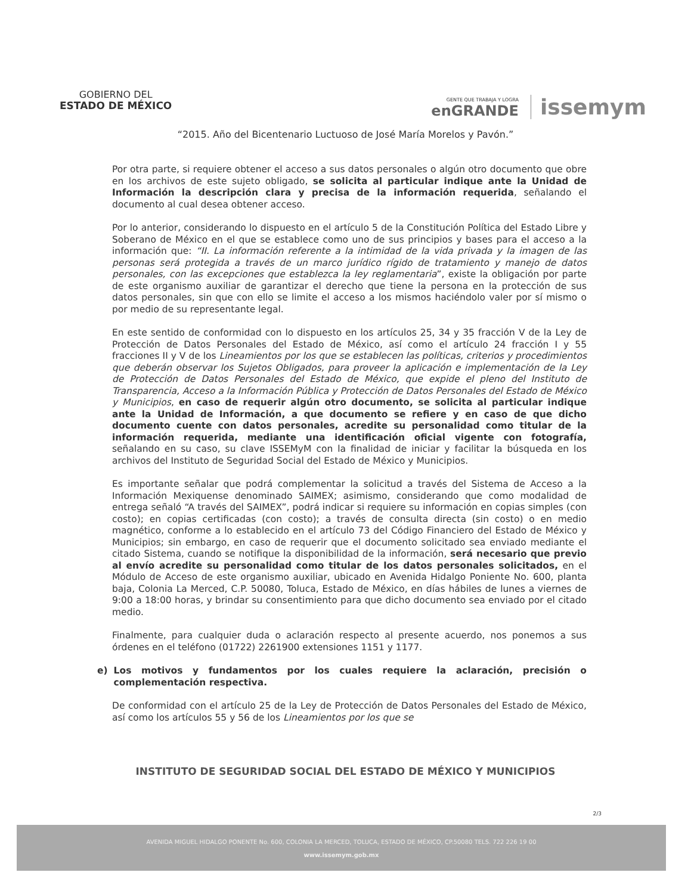GOBIERNO DEL
ESTADO DE MÉXICO
GENTE QUE TRABAJA Y LOGRA
enGRANDE
issemym
“2015. Año del Bicentenario Luctuoso de José María Morelos y Pavón.”
Por otra parte, si requiere obtener el acceso a sus datos personales o algún otro documento que obre en los archivos de este sujeto obligado, se solicita al particular indique ante la Unidad de Información la descripción clara y precisa de la información requerida, señalando el documento al cual desea obtener acceso.
Por lo anterior, considerando lo dispuesto en el artículo 5 de la Constitución Política del Estado Libre y Soberano de México en el que se establece como uno de sus principios y bases para el acceso a la información que: “II. La información referente a la intimidad de la vida privada y la imagen de las personas será protegida a través de un marco jurídico rígido de tratamiento y manejo de datos personales, con las excepciones que establezca la ley reglamentaria”, existe la obligación por parte de este organismo auxiliar de garantizar el derecho que tiene la persona en la protección de sus datos personales, sin que con ello se limite el acceso a los mismos haciéndolo valer por sí mismo o por medio de su representante legal.
En este sentido de conformidad con lo dispuesto en los artículos 25, 34 y 35 fracción V de la Ley de Protección de Datos Personales del Estado de México, así como el artículo 24 fracción I y 55 fracciones II y V de los Lineamientos por los que se establecen las políticas, criterios y procedimientos que deberán observar los Sujetos Obligados, para proveer la aplicación e implementación de la Ley de Protección de Datos Personales del Estado de México, que expide el pleno del Instituto de Transparencia, Acceso a la Información Pública y Protección de Datos Personales del Estado de México y Municipios, en caso de requerir algún otro documento, se solicita al particular indique ante la Unidad de Información, a que documento se refiere y en caso de que dicho documento cuente con datos personales, acredite su personalidad como titular de la información requerida, mediante una identificación oficial vigente con fotografía, señalando en su caso, su clave ISSEMyM con la finalidad de iniciar y facilitar la búsqueda en los archivos del Instituto de Seguridad Social del Estado de México y Municipios.
Es importante señalar que podrá complementar la solicitud a través del Sistema de Acceso a la Información Mexiquense denominado SAIMEX; asimismo, considerando que como modalidad de entrega señaló “A través del SAIMEX”, podrá indicar si requiere su información en copias simples (con costo); en copias certificadas (con costo); a través de consulta directa (sin costo) o en medio magnético, conforme a lo establecido en el artículo 73 del Código Financiero del Estado de México y Municipios; sin embargo, en caso de requerir que el documento solicitado sea enviado mediante el citado Sistema, cuando se notifique la disponibilidad de la información, será necesario que previo al envío acredite su personalidad como titular de los datos personales solicitados, en el Módulo de Acceso de este organismo auxiliar, ubicado en Avenida Hidalgo Poniente No. 600, planta baja, Colonia La Merced, C.P. 50080, Toluca, Estado de México, en días hábiles de lunes a viernes de 9:00 a 18:00 horas, y brindar su consentimiento para que dicho documento sea enviado por el citado medio.
Finalmente, para cualquier duda o aclaración respecto al presente acuerdo, nos ponemos a sus órdenes en el teléfono (01722) 2261900 extensiones 1151 y 1177.
e) Los motivos y fundamentos por los cuales requiere la aclaración, precisión o complementación respectiva.
De conformidad con el artículo 25 de la Ley de Protección de Datos Personales del Estado de México, así como los artículos 55 y 56 de los Lineamientos por los que se
INSTITUTO DE SEGURIDAD SOCIAL DEL ESTADO DE MÉXICO Y MUNICIPIOS
2/3
AVENIDA MIGUEL HIDALGO PONENTE No. 600, COLONIA LA MERCED, TOLUCA, ESTADO DE MÉXICO, CP.50080 TELS. 722 226 19 00
www.issemym.gob.mx